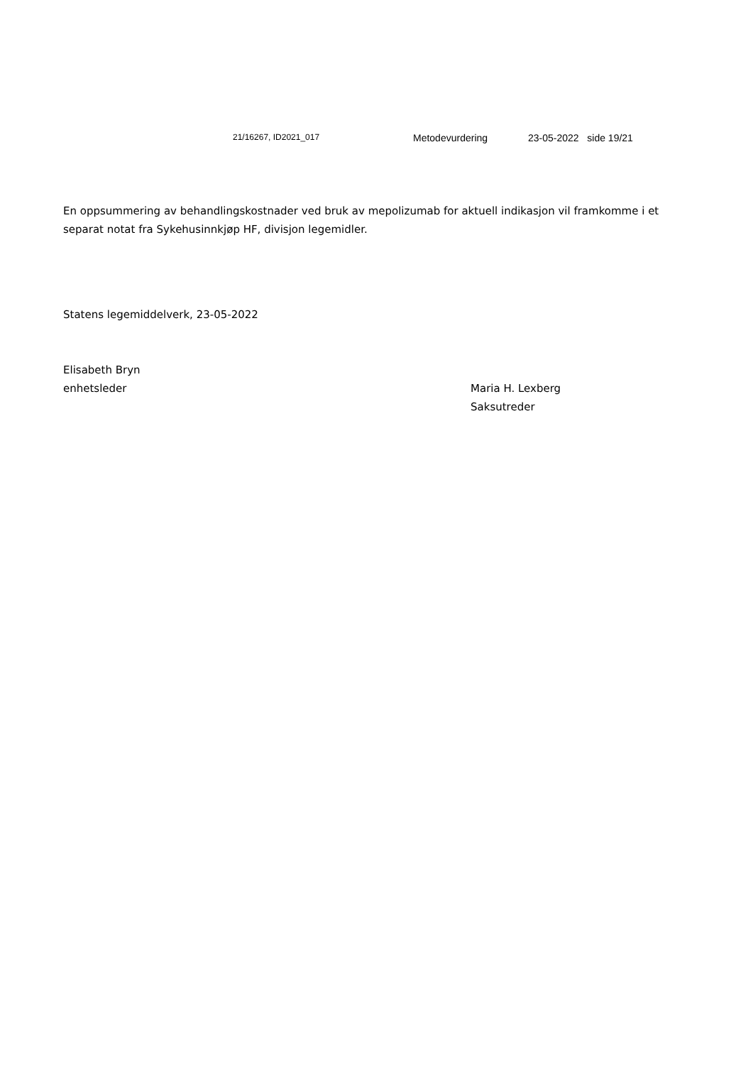21/16267, ID2021_017 Metodevurdering 23-05-2022 side 19/21
En oppsummering av behandlingskostnader ved bruk av mepolizumab for aktuell indikasjon vil framkomme i et separat notat fra Sykehusinnkjøp HF, divisjon legemidler.
Statens legemiddelverk, 23-05-2022
Elisabeth Bryn
enhetsleder
Maria H. Lexberg
Saksutreder